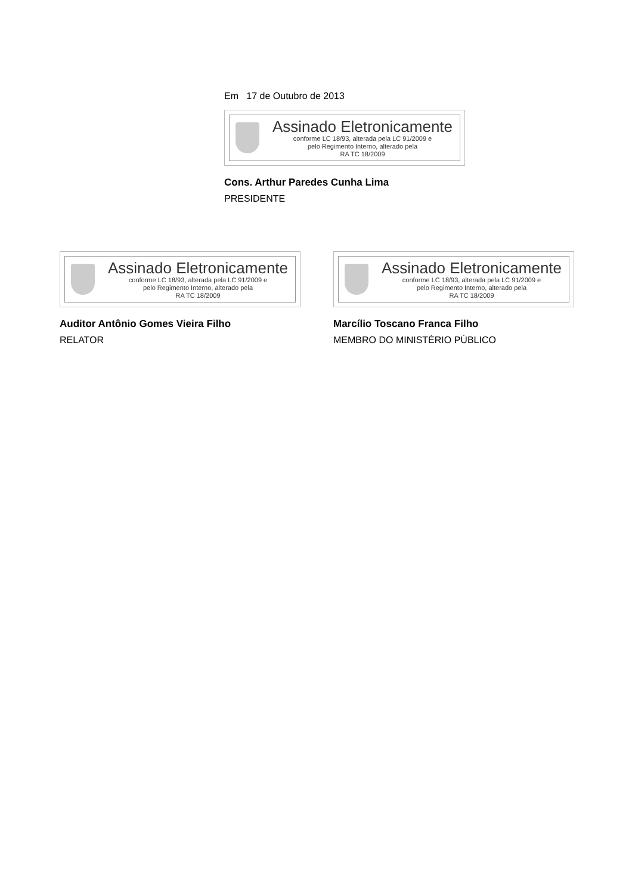Em 17 de Outubro de 2013
Assinado Eletronicamente
conforme LC 18/93, alterada pela LC 91/2009 e
pelo Regimento Interno, alterado pela
RA TC 18/2009
Cons. Arthur Paredes Cunha Lima
PRESIDENTE
Assinado Eletronicamente
conforme LC 18/93, alterada pela LC 91/2009 e
pelo Regimento Interno, alterado pela
RA TC 18/2009
Auditor Antônio Gomes Vieira Filho
RELATOR
Assinado Eletronicamente
conforme LC 18/93, alterada pela LC 91/2009 e
pelo Regimento Interno, alterado pela
RA TC 18/2009
Marcílio Toscano Franca Filho
MEMBRO DO MINISTÉRIO PÚBLICO